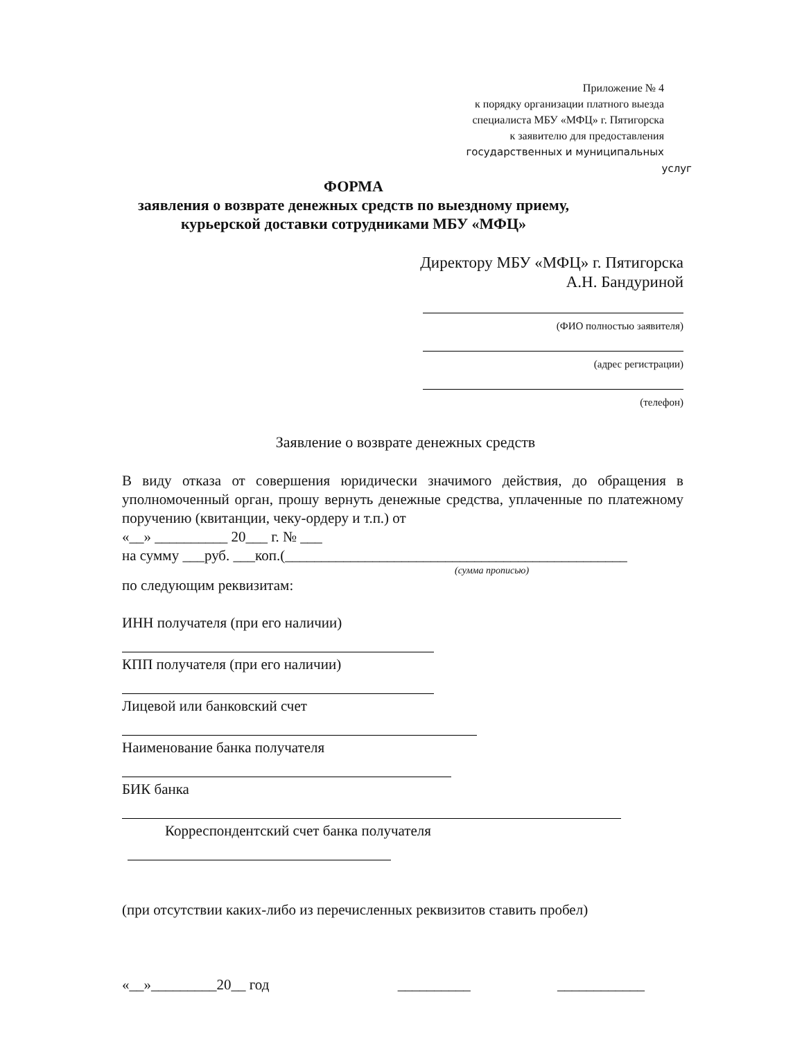Приложение № 4
к порядку организации платного выезда
специалиста МБУ «МФЦ» г. Пятигорска
к заявителю для предоставления
государственных и муниципальных услуг
ФОРМА
заявления о возврате денежных средств по выездному приему,
курьерской доставки сотрудниками МБУ «МФЦ»
Директору МБУ «МФЦ» г. Пятигорска
А.Н. Бандуриной
(ФИО полностью заявителя)
(адрес регистрации)
(телефон)
Заявление о возврате денежных средств
В виду отказа от совершения юридически значимого действия, до обращения в уполномоченный орган, прошу вернуть денежные средства, уплаченные по платежному поручению (квитанции, чеку-ордеру и т.п.) от
«__» __________ 20___ г. № ___
на сумму ___руб. ___коп.(_______________________________________________
(сумма прописью)
по следующим реквизитам:
ИНН получателя (при его наличии)
КПП получателя (при его наличии)
Лицевой или банковский счет
Наименование банка получателя
БИК банка
Корреспондентский счет банка получателя
(при отсутствии каких-либо из перечисленных реквизитов ставить пробел)
«__»_________20__ год __________ ____________